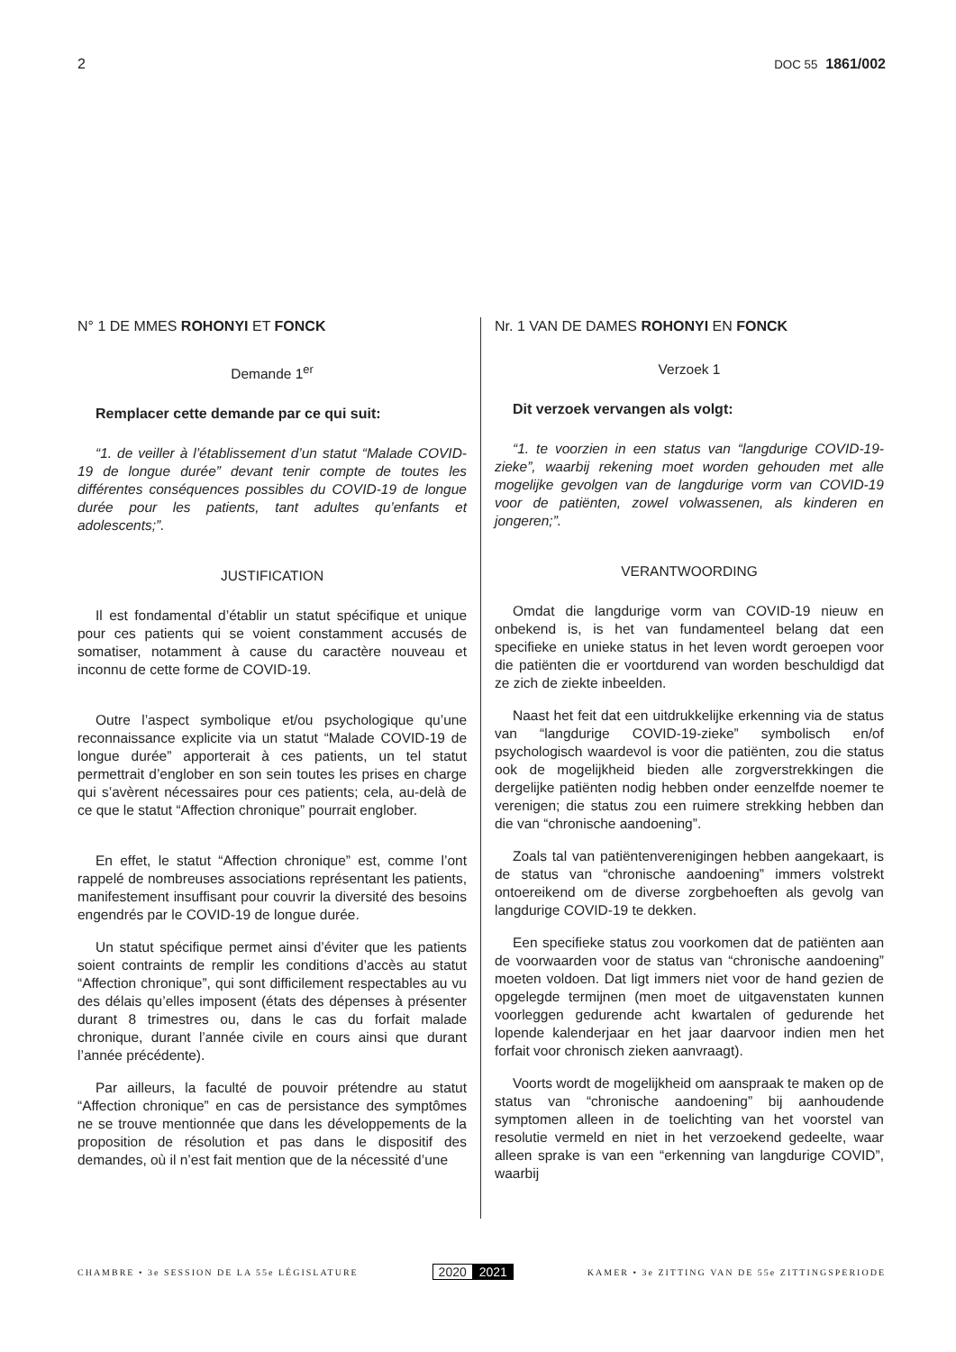2 DOC 55 1861/002
N° 1 DE MMES ROHONYI ET FONCK
Demande 1<sup>er</sup>
Remplacer cette demande par ce qui suit:
“1. de veiller à l’établissement d’un statut “Malade COVID-19 de longue durée” devant tenir compte de toutes les différentes conséquences possibles du COVID-19 de longue durée pour les patients, tant adultes qu’enfants et adolescents;”.
JUSTIFICATION
Il est fondamental d’établir un statut spécifique et unique pour ces patients qui se voient constamment accusés de somatiser, notamment à cause du caractère nouveau et inconnu de cette forme de COVID-19.
Outre l’aspect symbolique et/ou psychologique qu’une reconnaissance explicite via un statut “Malade COVID-19 de longue durée” apporterait à ces patients, un tel statut permettrait d’englober en son sein toutes les prises en charge qui s’avèrent nécessaires pour ces patients; cela, au-delà de ce que le statut “Affection chronique” pourrait englober.
En effet, le statut “Affection chronique” est, comme l’ont rappelé de nombreuses associations représentant les patients, manifestement insuffisant pour couvrir la diversité des besoins engendrés par le COVID-19 de longue durée.
Un statut spécifique permet ainsi d’éviter que les patients soient contraints de remplir les conditions d’accès au statut “Affection chronique”, qui sont difficilement respectables au vu des délais qu’elles imposent (états des dépenses à présenter durant 8 trimestres ou, dans le cas du forfait malade chronique, durant l’année civile en cours ainsi que durant l’année précédente).
Par ailleurs, la faculté de pouvoir prétendre au statut “Affection chronique” en cas de persistance des symptômes ne se trouve mentionnée que dans les développements de la proposition de résolution et pas dans le dispositif des demandes, où il n’est fait mention que de la nécessité d’une
Nr. 1 VAN DE DAMES ROHONYI EN FONCK
Verzoek 1
Dit verzoek vervangen als volgt:
“1. te voorzien in een status van “langdurige COVID-19-zieke”, waarbij rekening moet worden gehouden met alle mogelijke gevolgen van de langdurige vorm van COVID-19 voor de patiënten, zowel volwassenen, als kinderen en jongeren;”.
VERANTWOORDING
Omdat die langdurige vorm van COVID-19 nieuw en onbekend is, is het van fundamenteel belang dat een specifieke en unieke status in het leven wordt geroepen voor die patiënten die er voortdurend van worden beschuldigd dat ze zich de ziekte inbeelden.
Naast het feit dat een uitdrukkelijke erkenning via de status van “langdurige COVID-19-zieke” symbolisch en/of psychologisch waardevol is voor die patiënten, zou die status ook de mogelijkheid bieden alle zorgverstrekkingen die dergelijke patiënten nodig hebben onder eenzelfde noemer te verenigen; die status zou een ruimere strekking hebben dan die van “chronische aandoening”.
Zoals tal van patiëntenverenigingen hebben aangekaart, is de status van “chronische aandoening” immers volstrekt ontoereikend om de diverse zorgbehoeften als gevolg van langdurige COVID-19 te dekken.
Een specifieke status zou voorkomen dat de patiënten aan de voorwaarden voor de status van “chronische aandoening” moeten voldoen. Dat ligt immers niet voor de hand gezien de opgelegde termijnen (men moet de uitgavenstaten kunnen voorleggen gedurende acht kwartalen of gedurende het lopende kalenderjaar en het jaar daarvoor indien men het forfait voor chronisch zieken aanvraagt).
Voorts wordt de mogelijkheid om aanspraak te maken op de status van “chronische aandoening” bij aanhoudende symptomen alleen in de toelichting van het voorstel van resolutie vermeld en niet in het verzoekend gedeelte, waar alleen sprake is van een “erkenning van langdurige COVID”, waarbij
CHAMBRE • 3e SESSION DE LA 55e LÉGISLATURE 2020 2021 KAMER • 3e ZITTING VAN DE 55e ZITTINGSPERIODE